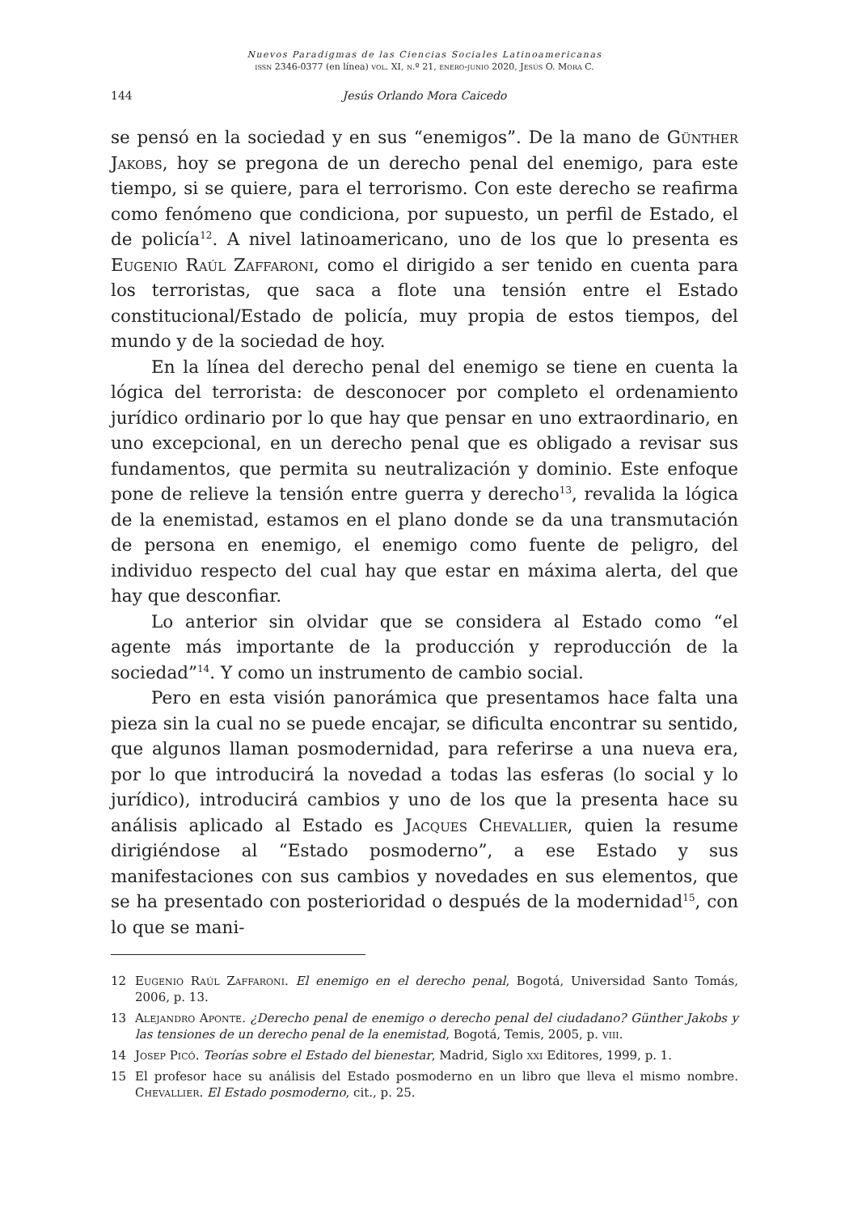Nuevos Paradigmas de las Ciencias Sociales Latinoamericanas
issn 2346-0377 (en línea) vol. XI, n.º 21, enero-junio 2020, Jesús O. Mora C.
144 Jesús Orlando Mora Caicedo
se pensó en la sociedad y en sus “enemigos”. De la mano de Günther Jakobs, hoy se pregona de un derecho penal del enemigo, para este tiempo, si se quiere, para el terrorismo. Con este derecho se reafirma como fenómeno que condiciona, por supuesto, un perfil de Estado, el de policía<sup>12</sup>. A nivel latinoamericano, uno de los que lo presenta es Eugenio Raúl Zaffaroni, como el dirigido a ser tenido en cuenta para los terroristas, que saca a flote una tensión entre el Estado constitucional/Estado de policía, muy propia de estos tiempos, del mundo y de la sociedad de hoy.
En la línea del derecho penal del enemigo se tiene en cuenta la lógica del terrorista: de desconocer por completo el ordenamiento jurídico ordinario por lo que hay que pensar en uno extraordinario, en uno excepcional, en un derecho penal que es obligado a revisar sus fundamentos, que permita su neutralización y dominio. Este enfoque pone de relieve la tensión entre guerra y derecho<sup>13</sup>, revalida la lógica de la enemistad, estamos en el plano donde se da una transmutación de persona en enemigo, el enemigo como fuente de peligro, del individuo respecto del cual hay que estar en máxima alerta, del que hay que desconfiar.
Lo anterior sin olvidar que se considera al Estado como “el agente más importante de la producción y reproducción de la sociedad”<sup>14</sup>. Y como un instrumento de cambio social.
Pero en esta visión panorámica que presentamos hace falta una pieza sin la cual no se puede encajar, se dificulta encontrar su sentido, que algunos llaman posmodernidad, para referirse a una nueva era, por lo que introducirá la novedad a todas las esferas (lo social y lo jurídico), introducirá cambios y uno de los que la presenta hace su análisis aplicado al Estado es Jacques Chevallier, quien la resume dirigiéndose al “Estado posmoderno”, a ese Estado y sus manifestaciones con sus cambios y novedades en sus elementos, que se ha presentado con posterioridad o después de la modernidad<sup>15</sup>, con lo que se mani-
12 Eugenio Raúl Zaffaroni. El enemigo en el derecho penal, Bogotá, Universidad Santo Tomás, 2006, p. 13.
13 Alejandro Aponte. ¿Derecho penal de enemigo o derecho penal del ciudadano? Günther Jakobs y las tensiones de un derecho penal de la enemistad, Bogotá, Temis, 2005, p. viii.
14 Josep Picó. Teorías sobre el Estado del bienestar, Madrid, Siglo xxi Editores, 1999, p. 1.
15 El profesor hace su análisis del Estado posmoderno en un libro que lleva el mismo nombre. Chevallier. El Estado posmoderno, cit., p. 25.